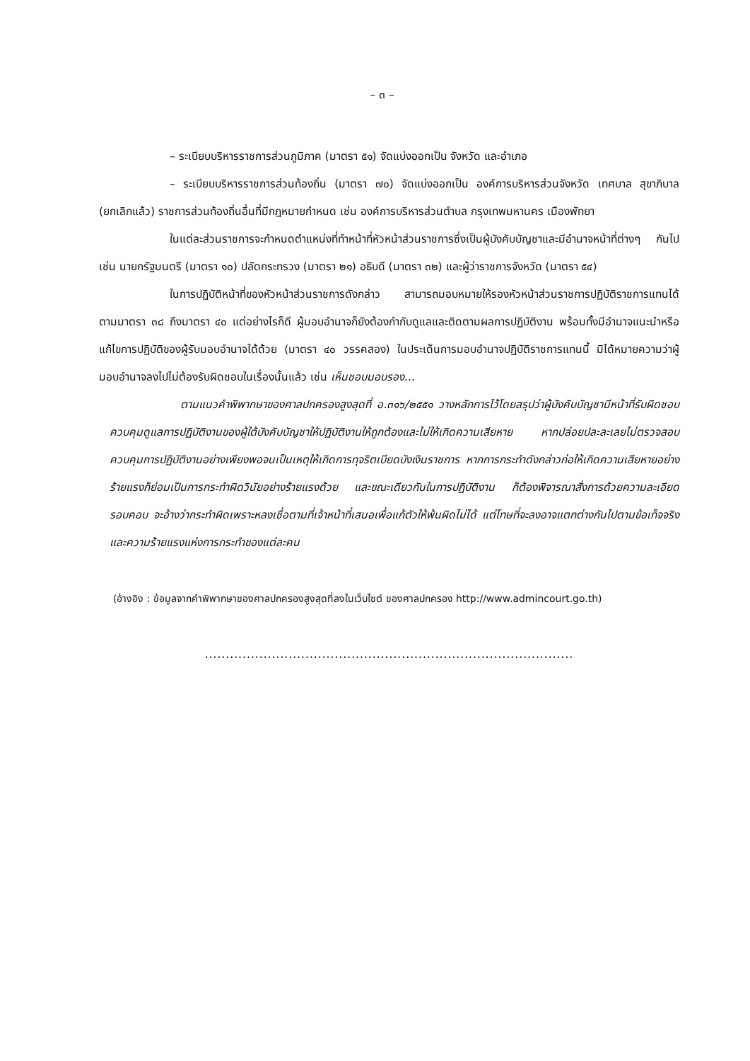– ๓ –
– ระเบียบบริหารราชการส่วนภูมิภาค (มาตรา ๕๑) จัดแบ่งออกเป็น จังหวัด และอำเภอ
– ระเบียบบริหารราชการส่วนท้องถิ่น (มาตรา ๗๐) จัดแบ่งออกเป็น องค์การบริหารส่วนจังหวัด เทศบาล สุขาภิบาล (ยกเลิกแล้ว) ราชการส่วนท้องถิ่นอื่นที่มีกฎหมายกำหนด เช่น องค์การบริหารส่วนตำบล กรุงเทพมหานคร เมืองพัทยา
ในแต่ละส่วนราชการจะกำหนดตำแหน่งที่ทำหน้าที่หัวหน้าส่วนราชการซึ่งเป็นผู้บังคับบัญชาและมีอำนาจหน้าที่ต่างๆ กันไป เช่น นายกรัฐมนตรี (มาตรา ๑๐) ปลัดกระทรวง (มาตรา ๒๑) อธิบดี (มาตรา ๓๒) และผู้ว่าราชการจังหวัด (มาตรา ๕๔)
ในการปฏิบัติหน้าที่ของหัวหน้าส่วนราชการดังกล่าว สามารถมอบหมายให้รองหัวหน้าส่วนราชการปฏิบัติราชการแทนได้ ตามมาตรา ๓๘ ถึงมาตรา ๔๐ แต่อย่างไรก็ดี ผู้มอบอำนาจก็ยังต้องกำกับดูแลและติดตามผลการปฏิบัติงาน พร้อมทั้งมีอำนาจแนะนำหรือแก้ไขการปฏิบัติของผู้รับมอบอำนาจได้ด้วย (มาตรา ๔๐ วรรคสอง) ในประเด็นการมอบอำนาจปฏิบัติราชการแทนนี้ มิได้หมายความว่าผู้มอบอำนาจลงไปไม่ต้องรับผิดชอบในเรื่องนั้นแล้ว เช่น เห็นชอบมอบรอง...
ตามแนวคำพิพากษาของศาลปกครองสูงสุดที่ อ.๓๑๖/๒๕๕๑ วางหลักการไว้โดยสรุปว่าผู้บังคับบัญชามีหน้าที่รับผิดชอบควบคุมดูแลการปฏิบัติงานของผู้ใต้บังคับบัญชาให้ปฏิบัติงานให้ถูกต้องและไม่ให้เกิดความเสียหาย หากปล่อยปละละเลยไม่ตรวจสอบ ควบคุมการปฏิบัติงานอย่างเพียงพอจนเป็นเหตุให้เกิดการทุจริตเบียดบังเงินราชการ หากการกระทำดังกล่าวก่อให้เกิดความเสียหายอย่างร้ายแรงก็ย่อมเป็นการกระทำผิดวินัยอย่างร้ายแรงด้วย และขณะเดียวกันในการปฏิบัติงาน ก็ต้องพิจารณาสั่งการด้วยความละเอียดรอบคอบ จะอ้างว่ากระทำผิดเพราะหลงเชื่อตามที่เจ้าหน้าที่เสนอเพื่อแก้ตัวให้พ้นผิดไม่ได้ แต่โทษที่จะลงอาจแตกต่างกันไปตามข้อเท็จจริงและความร้ายแรงแห่งการกระทำของแต่ละคน
(อ้างอิง : ข้อมูลจากคำพิพากษาของศาลปกครองสูงสุดที่ลงในเว็บไซต์ ของศาลปกครอง http://www.admincourt.go.th)
........................................................................................